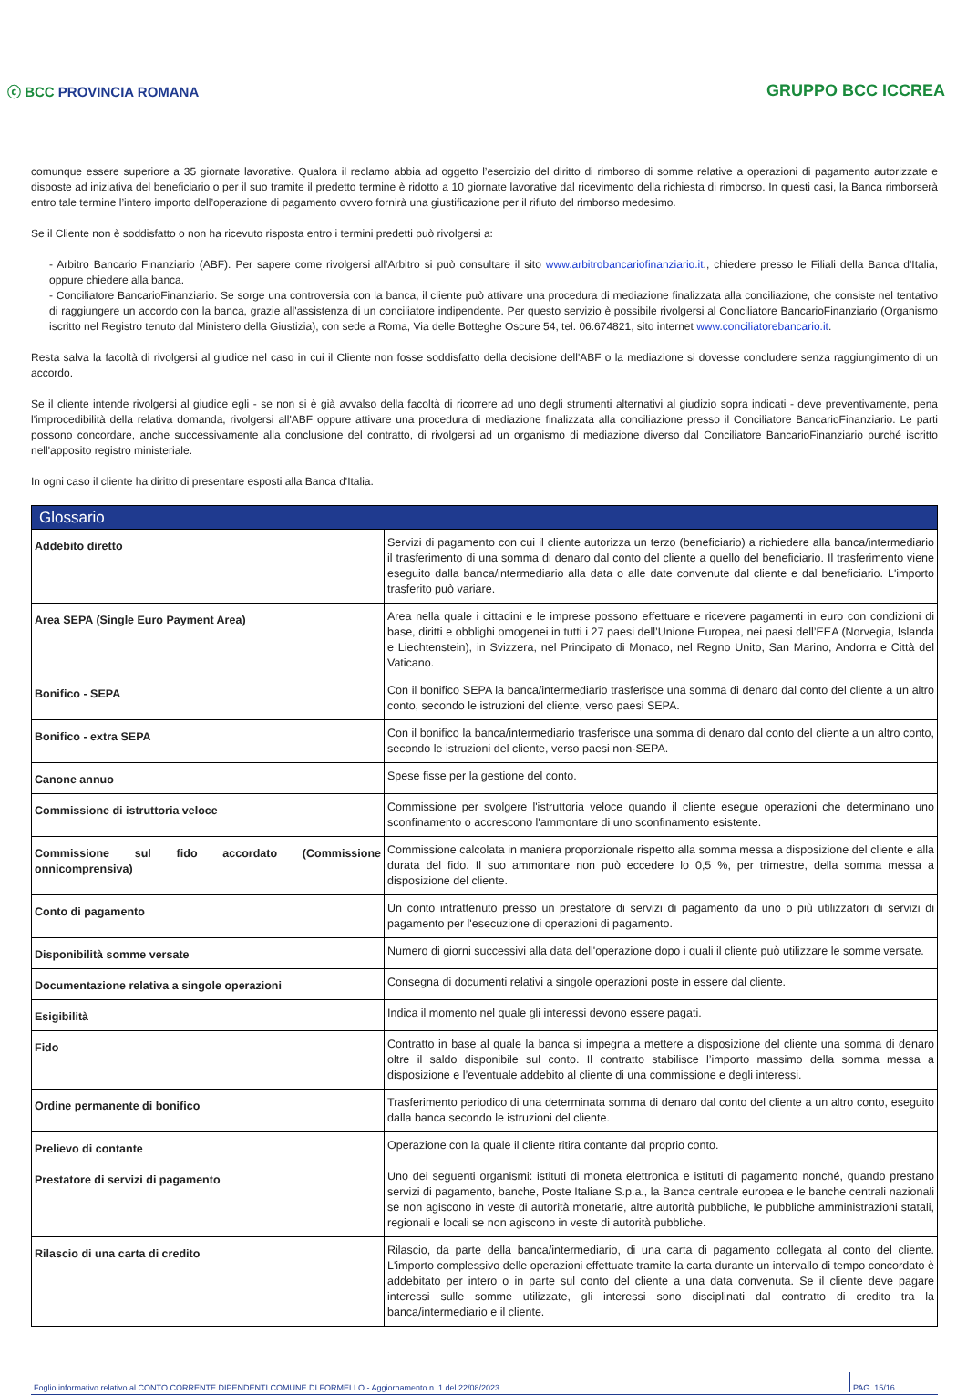ⓒ BCC PROVINCIA ROMANA GRUPPO BCC ICCREA
comunque essere superiore a 35 giornate lavorative. Qualora il reclamo abbia ad oggetto l’esercizio del diritto di rimborso di somme relative a operazioni di pagamento autorizzate e disposte ad iniziativa del beneficiario o per il suo tramite il predetto termine è ridotto a 10 giornate lavorative dal ricevimento della richiesta di rimborso. In questi casi, la Banca rimborserà entro tale termine l’intero importo dell’operazione di pagamento ovvero fornirà una giustificazione per il rifiuto del rimborso medesimo.
Se il Cliente non è soddisfatto o non ha ricevuto risposta entro i termini predetti può rivolgersi a:
- Arbitro Bancario Finanziario (ABF). Per sapere come rivolgersi all'Arbitro si può consultare il sito www.arbitrobancariofinanziario.it., chiedere presso le Filiali della Banca d'Italia, oppure chiedere alla banca.
- Conciliatore BancarioFinanziario. Se sorge una controversia con la banca, il cliente può attivare una procedura di mediazione finalizzata alla conciliazione, che consiste nel tentativo di raggiungere un accordo con la banca, grazie all'assistenza di un conciliatore indipendente. Per questo servizio è possibile rivolgersi al Conciliatore BancarioFinanziario (Organismo iscritto nel Registro tenuto dal Ministero della Giustizia), con sede a Roma, Via delle Botteghe Oscure 54, tel. 06.674821, sito internet www.conciliatorebancario.it.
Resta salva la facoltà di rivolgersi al giudice nel caso in cui il Cliente non fosse soddisfatto della decisione dell'ABF o la mediazione si dovesse concludere senza raggiungimento di un accordo.
Se il cliente intende rivolgersi al giudice egli - se non si è già avvalso della facoltà di ricorrere ad uno degli strumenti alternativi al giudizio sopra indicati - deve preventivamente, pena l'improcedibilità della relativa domanda, rivolgersi all'ABF oppure attivare una procedura di mediazione finalizzata alla conciliazione presso il Conciliatore BancarioFinanziario. Le parti possono concordare, anche successivamente alla conclusione del contratto, di rivolgersi ad un organismo di mediazione diverso dal Conciliatore BancarioFinanziario purché iscritto nell'apposito registro ministeriale.
In ogni caso il cliente ha diritto di presentare esposti alla Banca d'Italia.
| Glossario | |
| --- | --- |
| Addebito diretto | Servizi di pagamento con cui il cliente autorizza un terzo (beneficiario) a richiedere alla banca/intermediario il trasferimento di una somma di denaro dal conto del cliente a quello del beneficiario. Il trasferimento viene eseguito dalla banca/intermediario alla data o alle date convenute dal cliente e dal beneficiario. L'importo trasferito può variare. |
| Area SEPA (Single Euro Payment Area) | Area nella quale i cittadini e le imprese possono effettuare e ricevere pagamenti in euro con condizioni di base, diritti e obblighi omogenei in tutti i 27 paesi dell’Unione Europea, nei paesi dell’EEA (Norvegia, Islanda e Liechtenstein), in Svizzera, nel Principato di Monaco, nel Regno Unito, San Marino, Andorra e Città del Vaticano. |
| Bonifico - SEPA | Con il bonifico SEPA la banca/intermediario trasferisce una somma di denaro dal conto del cliente a un altro conto, secondo le istruzioni del cliente, verso paesi SEPA. |
| Bonifico - extra SEPA | Con il bonifico la banca/intermediario trasferisce una somma di denaro dal conto del cliente a un altro conto, secondo le istruzioni del cliente, verso paesi non-SEPA. |
| Canone annuo | Spese fisse per la gestione del conto. |
| Commissione di istruttoria veloce | Commissione per svolgere l'istruttoria veloce quando il cliente esegue operazioni che determinano uno sconfinamento o accrescono l'ammontare di uno sconfinamento esistente. |
| Commissione sul fido accordato (Commissione onnicomprensiva) | Commissione calcolata in maniera proporzionale rispetto alla somma messa a disposizione del cliente e alla durata del fido. Il suo ammontare non può eccedere lo 0,5 %, per trimestre, della somma messa a disposizione del cliente. |
| Conto di pagamento | Un conto intrattenuto presso un prestatore di servizi di pagamento da uno o più utilizzatori di servizi di pagamento per l'esecuzione di operazioni di pagamento. |
| Disponibilità somme versate | Numero di giorni successivi alla data dell'operazione dopo i quali il cliente può utilizzare le somme versate. |
| Documentazione relativa a singole operazioni | Consegna di documenti relativi a singole operazioni poste in essere dal cliente. |
| Esigibilità | Indica il momento nel quale gli interessi devono essere pagati. |
| Fido | Contratto in base al quale la banca si impegna a mettere a disposizione del cliente una somma di denaro oltre il saldo disponibile sul conto. Il contratto stabilisce l’importo massimo della somma messa a disposizione e l’eventuale addebito al cliente di una commissione e degli interessi. |
| Ordine permanente di bonifico | Trasferimento periodico di una determinata somma di denaro dal conto del cliente a un altro conto, eseguito dalla banca secondo le istruzioni del cliente. |
| Prelievo di contante | Operazione con la quale il cliente ritira contante dal proprio conto. |
| Prestatore di servizi di pagamento | Uno dei seguenti organismi: istituti di moneta elettronica e istituti di pagamento nonché, quando prestano servizi di pagamento, banche, Poste Italiane S.p.a., la Banca centrale europea e le banche centrali nazionali se non agiscono in veste di autorità monetarie, altre autorità pubbliche, le pubbliche amministrazioni statali, regionali e locali se non agiscono in veste di autorità pubbliche. |
| Rilascio di una carta di credito | Rilascio, da parte della banca/intermediario, di una carta di pagamento collegata al conto del cliente. L'importo complessivo delle operazioni effettuate tramite la carta durante un intervallo di tempo concordato è addebitato per intero o in parte sul conto del cliente a una data convenuta. Se il cliente deve pagare interessi sulle somme utilizzate, gli interessi sono disciplinati dal contratto di credito tra la banca/intermediario e il cliente. |
Foglio informativo relativo al CONTO CORRENTE DIPENDENTI COMUNE DI FORMELLO - Aggiornamento n. 1 del 22/08/2023 PAG. 15/16